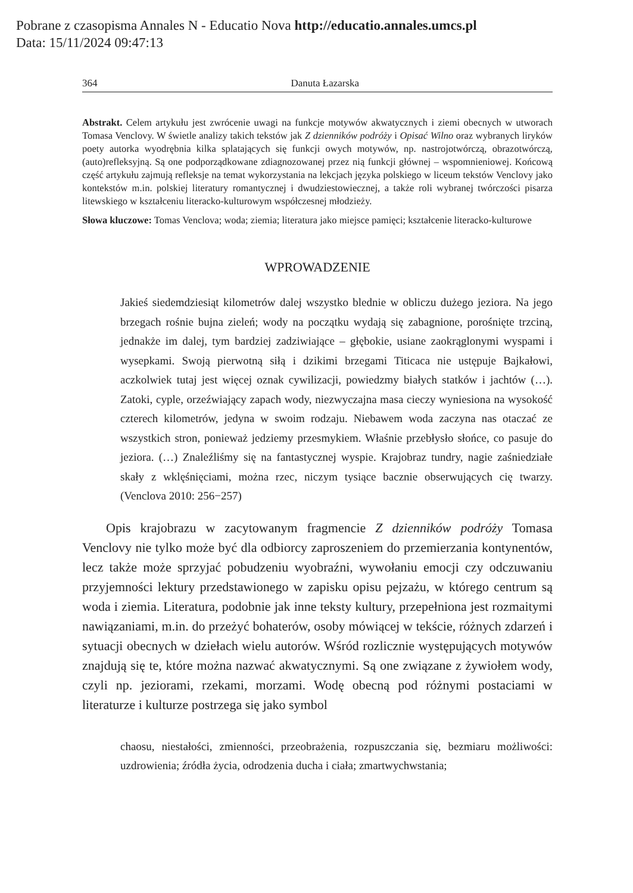Pobrane z czasopisma Annales N - Educatio Nova http://educatio.annales.umcs.pl
Data: 15/11/2024 09:47:13
364 Danuta Łazarska
Abstrakt. Celem artykułu jest zwrócenie uwagi na funkcje motywów akwatycznych i ziemi obecnych w utworach Tomasa Venclovy. W świetle analizy takich tekstów jak Z dzienników podróży i Opisać Wilno oraz wybranych liryków poety autorka wyodrębnia kilka splatających się funkcji owych motywów, np. nastrojotwórczą, obrazotwórczą, (auto)refleksyjną. Są one podporządkowane zdiagnozowanej przez nią funkcji głównej – wspomnieniowej. Końcową część artykułu zajmują refleksje na temat wykorzystania na lekcjach języka polskiego w liceum tekstów Venclovy jako kontekstów m.in. polskiej literatury romantycznej i dwudziestowiecznej, a także roli wybranej twórczości pisarza litewskiego w kształceniu literacko-kulturowym współczesnej młodzieży.
Słowa kluczowe: Tomas Venclova; woda; ziemia; literatura jako miejsce pamięci; kształcenie literacko-kulturowe
WPROWADZENIE
Jakieś siedemdziesiąt kilometrów dalej wszystko blednie w obliczu dużego jeziora. Na jego brzegach rośnie bujna zieleń; wody na początku wydają się zabagnione, porośnięte trzciną, jednakże im dalej, tym bardziej zadziwiające – głębokie, usiane zaokrąglonymi wyspami i wysepkami. Swoją pierwotną siłą i dzikimi brzegami Titicaca nie ustępuje Bajkałowi, aczkolwiek tutaj jest więcej oznak cywilizacji, powiedzmy białych statków i jachtów (…). Zatoki, cyple, orzeźwiający zapach wody, niezwyczajna masa cieczy wyniesiona na wysokość czterech kilometrów, jedyna w swoim rodzaju. Niebawem woda zaczyna nas otaczać ze wszystkich stron, ponieważ jedziemy przesmykiem. Właśnie przebłysło słońce, co pasuje do jeziora. (…) Znaleźliśmy się na fantastycznej wyspie. Krajobraz tundry, nagie zaśniedziałe skały z wklęśnięciami, można rzec, niczym tysiące bacznie obserwujących cię twarzy. (Venclova 2010: 256−257)
Opis krajobrazu w zacytowanym fragmencie Z dzienników podróży Tomasa Venclovy nie tylko może być dla odbiorcy zaproszeniem do przemierzania kontynentów, lecz także może sprzyjać pobudzeniu wyobraźni, wywołaniu emocji czy odczuwaniu przyjemności lektury przedstawionego w zapisku opisu pejzażu, w którego centrum są woda i ziemia. Literatura, podobnie jak inne teksty kultury, przepełniona jest rozmaitymi nawiązaniami, m.in. do przeżyć bohaterów, osoby mówiącej w tekście, różnych zdarzeń i sytuacji obecnych w dziełach wielu autorów. Wśród rozlicznie występujących motywów znajdują się te, które można nazwać akwatycznymi. Są one związane z żywiołem wody, czyli np. jeziorami, rzekami, morzami. Wodę obecną pod różnymi postaciami w literaturze i kulturze postrzega się jako symbol
chaosu, niestałości, zmienności, przeobrażenia, rozpuszczania się, bezmiaru możliwości: uzdrowienia; źródła życia, odrodzenia ducha i ciała; zmartwychwstania;